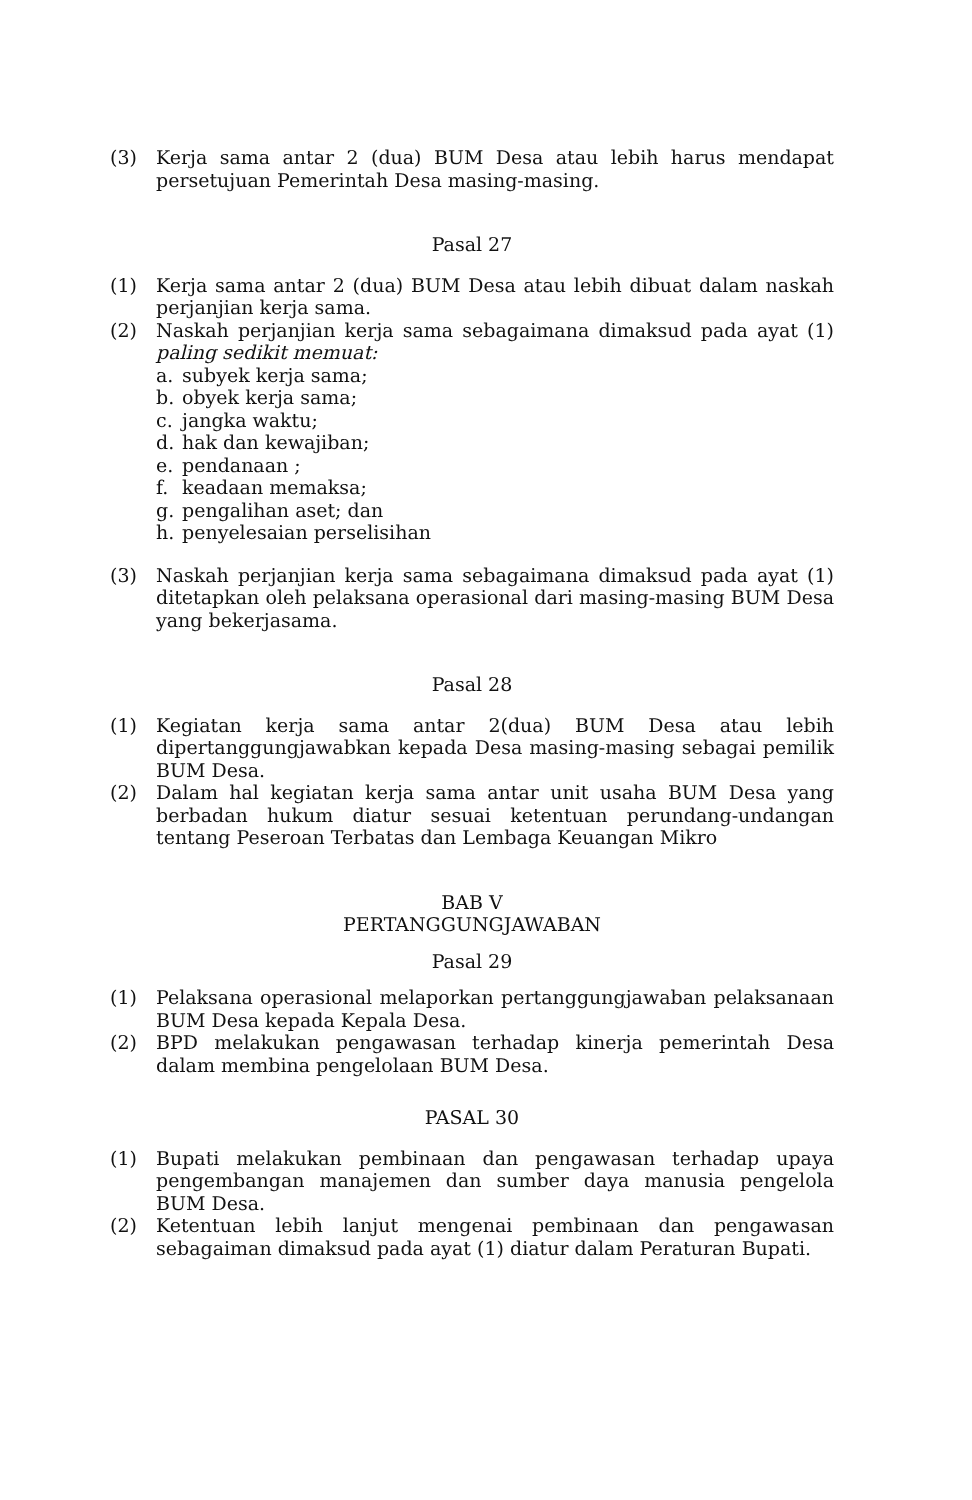(3) Kerja sama antar 2 (dua) BUM Desa atau lebih harus mendapat persetujuan Pemerintah Desa masing-masing.
Pasal 27
(1) Kerja sama antar 2 (dua) BUM Desa atau lebih dibuat dalam naskah perjanjian kerja sama.
(2) Naskah perjanjian kerja sama sebagaimana dimaksud pada ayat (1) paling sedikit memuat:
a. subyek kerja sama;
b. obyek kerja sama;
c. jangka waktu;
d. hak dan kewajiban;
e. pendanaan ;
f. keadaan memaksa;
g. pengalihan aset; dan
h. penyelesaian perselisihan
(3) Naskah perjanjian kerja sama sebagaimana dimaksud pada ayat (1) ditetapkan oleh pelaksana operasional dari masing-masing BUM Desa yang bekerjasama.
Pasal 28
(1) Kegiatan kerja sama antar 2(dua) BUM Desa atau lebih dipertanggungjawabkan kepada Desa masing-masing sebagai pemilik BUM Desa.
(2) Dalam hal kegiatan kerja sama antar unit usaha BUM Desa yang berbadan hukum diatur sesuai ketentuan perundang-undangan tentang Peseroan Terbatas dan Lembaga Keuangan Mikro
BAB V
PERTANGGUNGJAWABAN
Pasal 29
(1) Pelaksana operasional melaporkan pertanggungjawaban pelaksanaan BUM Desa kepada Kepala Desa.
(2) BPD melakukan pengawasan terhadap kinerja pemerintah Desa dalam membina pengelolaan BUM Desa.
PASAL 30
(1) Bupati melakukan pembinaan dan pengawasan terhadap upaya pengembangan manajemen dan sumber daya manusia pengelola BUM Desa.
(2) Ketentuan lebih lanjut mengenai pembinaan dan pengawasan sebagaiman dimaksud pada ayat (1) diatur dalam Peraturan Bupati.